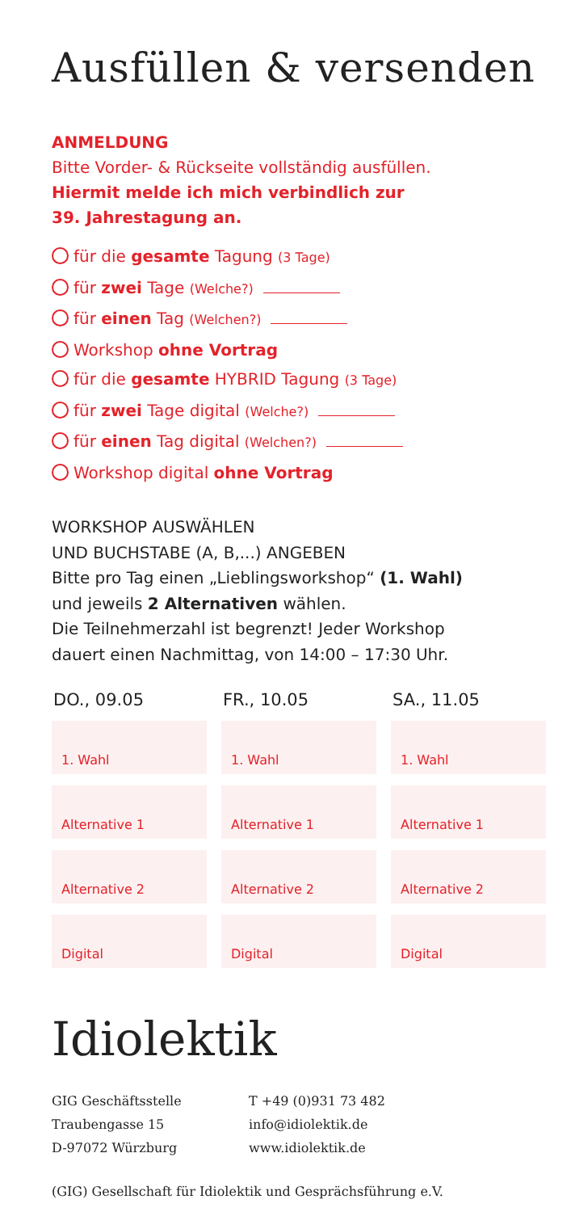Ausfüllen & versenden
ANMELDUNG
Bitte Vorder- & Rückseite vollständig ausfüllen.
Hiermit melde ich mich verbindlich zur
39. Jahrestagung an.
für die gesamte Tagung (3 Tage)
für zwei Tage (Welche?)
für einen Tag (Welchen?)
Workshop ohne Vortrag
für die gesamte HYBRID Tagung (3 Tage)
für zwei Tage digital (Welche?)
für einen Tag digital (Welchen?)
Workshop digital ohne Vortrag
WORKSHOP AUSWÄHLEN
UND BUCHSTABE (A, B,...) ANGEBEN
Bitte pro Tag einen „Lieblingsworkshop“ (1. Wahl)
und jeweils 2 Alternativen wählen.
Die Teilnehmerzahl ist begrenzt! Jeder Workshop
dauert einen Nachmittag, von 14:00 – 17:30 Uhr.
| DO., 09.05 | FR., 10.05 | SA., 11.05 |
| --- | --- | --- |
| 1. Wahl | 1. Wahl | 1. Wahl |
| Alternative 1 | Alternative 1 | Alternative 1 |
| Alternative 2 | Alternative 2 | Alternative 2 |
| Digital | Digital | Digital |
Idiolektik
GIG Geschäftsstelle
Traubengasse 15
D-97072 Würzburg
T +49 (0)931 73 482
info@idiolektik.de
www.idiolektik.de
(GIG) Gesellschaft für Idiolektik und Gesprächsführung e.V.